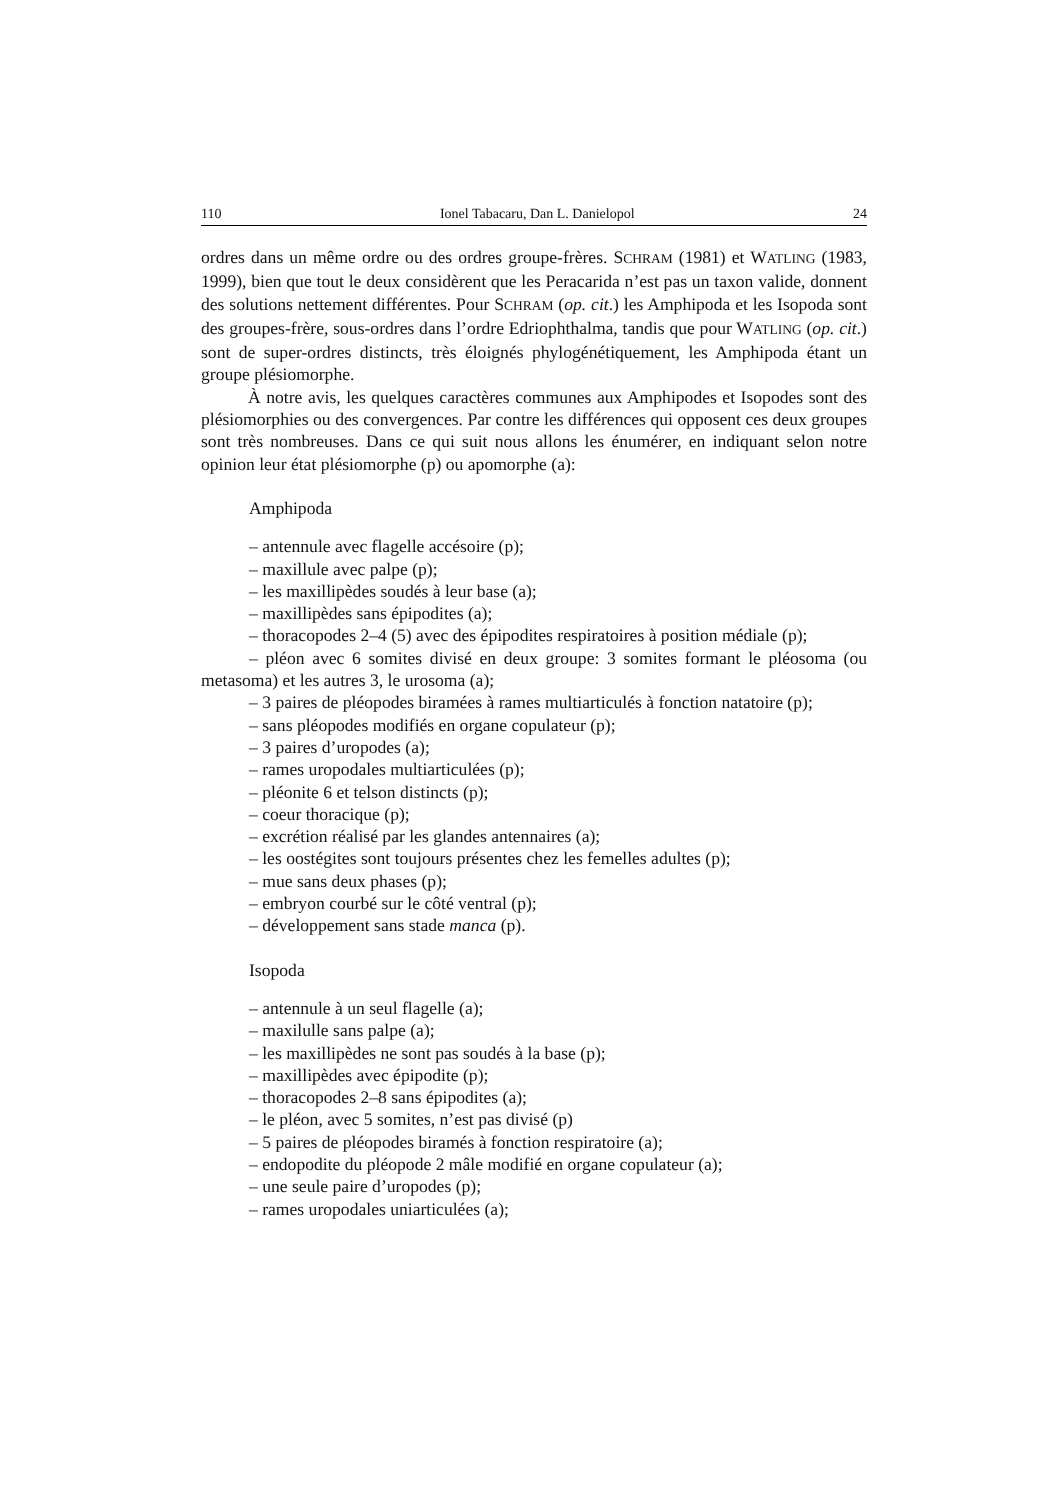110 Ionel Tabacaru, Dan L. Danielopol 24
ordres dans un même ordre ou des ordres groupe-frères. SCHRAM (1981) et WATLING (1983, 1999), bien que tout le deux considèrent que les Peracarida n’est pas un taxon valide, donnent des solutions nettement différentes. Pour SCHRAM (op. cit.) les Amphipoda et les Isopoda sont des groupes-frère, sous-ordres dans l’ordre Edriophthalma, tandis que pour WATLING (op. cit.) sont de super-ordres distincts, très éloignés phylogénétiquement, les Amphipoda étant un groupe plésiomorphe.
À notre avis, les quelques caractères communes aux Amphipodes et Isopodes sont des plésiomorphies ou des convergences. Par contre les différences qui opposent ces deux groupes sont très nombreuses. Dans ce qui suit nous allons les énumérer, en indiquant selon notre opinion leur état plésiomorphe (p) ou apomorphe (a):
Amphipoda
– antennule avec flagelle accésoire (p);
– maxillule avec palpe (p);
– les maxillipèdes soudés à leur base (a);
– maxillipèdes sans épipodites (a);
– thoracopodes 2–4 (5) avec des épipodites respiratoires à position médiale (p);
– pléon avec 6 somites divisé en deux groupe: 3 somites formant le pléosoma (ou metasoma) et les autres 3, le urosoma (a);
– 3 paires de pléopodes biramées à rames multiarticulés à fonction natatoire (p);
– sans pléopodes modifiés en organe copulateur (p);
– 3 paires d’uropodes (a);
– rames uropodales multiarticulées (p);
– pléonite 6 et telson distincts (p);
– coeur thoracique (p);
– excrétion réalisé par les glandes antennaires (a);
– les oostégites sont toujours présentes chez les femelles adultes (p);
– mue sans deux phases (p);
– embryon courbé sur le côté ventral (p);
– développement sans stade manca (p).
Isopoda
– antennule à un seul flagelle (a);
– maxilulle sans palpe (a);
– les maxillipèdes ne sont pas soudés à la base (p);
– maxillipèdes avec épipodite (p);
– thoracopodes 2–8 sans épipodites (a);
– le pléon, avec 5 somites, n’est pas divisé (p)
– 5 paires de pléopodes biramés à fonction respiratoire (a);
– endopodite du pléopode 2 mâle modifié en organe copulateur (a);
– une seule paire d’uropodes (p);
– rames uropodales uniarticulées (a);